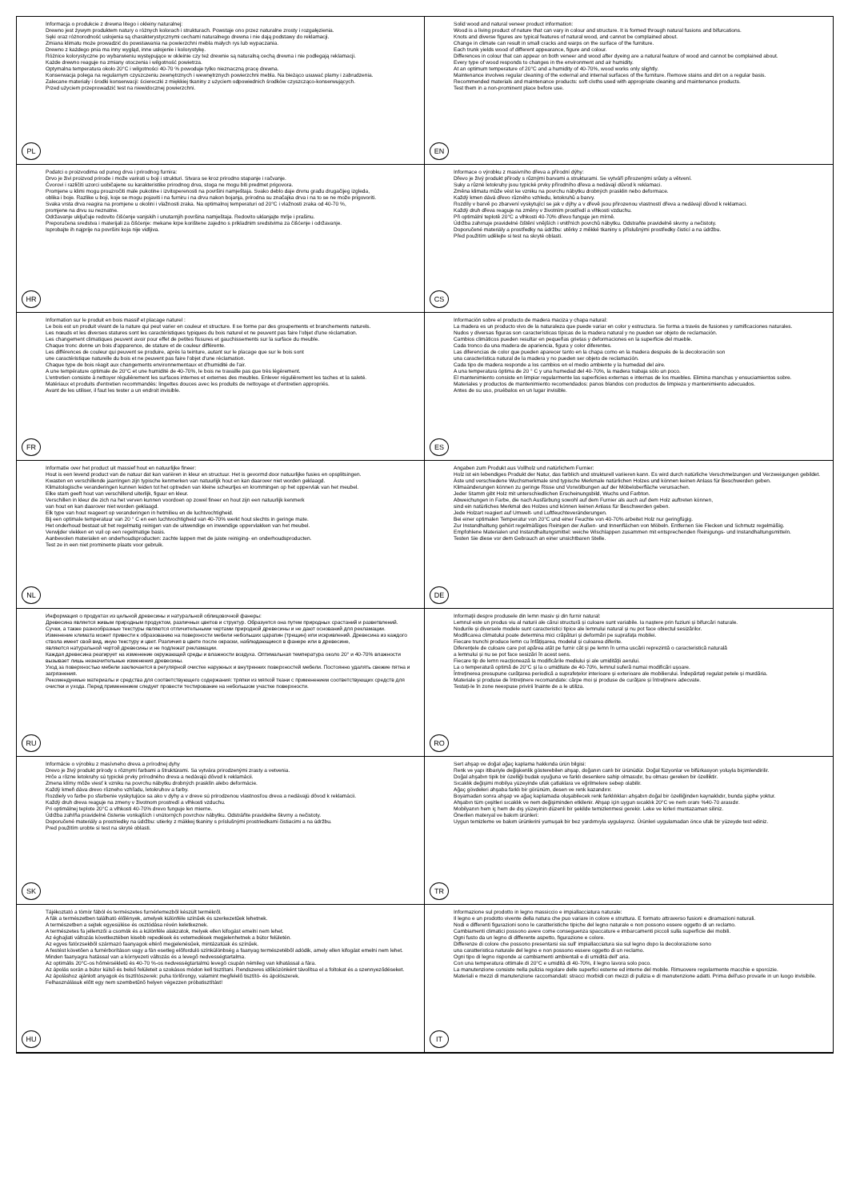PL
Informacja o produkcie z drewna litego i okleiny naturalnej:
Drewno jest żywym produktem natury o różnych kolorach i strukturach. Powstaje ono przez naturalne zrosty i rozgałęzienia.
Sęki oraz różnorodność usłojenia są charakterystycznymi cechami naturalnego drewna i nie dają podstawy do reklamacji.
Zmiana klimatu może prowadzić do powstawania na powierzchni mebla małych rys lub wypaczania.
Drewno z każdego pnia ma inny wygląd, inne usłojenie i kolorystykę.
Różnice kolorystyczne po wybarwieniu występujące w okleinie czy też drewnie są naturalną cechą drewna i nie podlegają reklamacji.
Każde drewno reaguje na zmiany otoczenia i wilgotność powietrza.
Optymalna temperatura około 20°C i wilgotności 40-70 % powoduje tylko nieznaczną pracę drewna.
Konserwacja polega na regularnym czyszczeniu zewnętrznych i wewnętrznych powierzchni mebla. Na bieżąco usuwać plamy i zabrudzenia.
Zalecane materiały i środki konserwacji: ściereczki z miękkiej tkaniny z użyciem odpowiednich środków czyszcząco-konserwujących.
Przed użyciem przeprowadzić test na niewidocznej powierzchni.
EN
Solid wood and natural veneer product information:
Wood is a living product of nature that can vary in colour and structure. It is formed through natural fusions and bifurcations.
Knots and diverse figures are typical features of natural wood, and cannot be complained about.
Change in climate can result in small cracks and warps on the surface of the furniture.
Each trunk yields wood of different appearance, figure and colour.
Differences in colour that can appear on both veneer and wood after dyeing are a natural feature of wood and cannot be complained about.
Every type of wood responds to changes in the environment and air humidity.
At an optimum temperature of 20°C and a humidity of 40-70%, wood works only slightly.
Maintenance involves regular cleaning of the external and internal surfaces of the furniture. Remove stains and dirt on a regular basis.
Recommended materials and maintenance products: soft cloths used with appropriate cleaning and maintenance products.
Test them in a non-prominent place before use.
HR
Podatci o proizvodima od punog drva i prirodnog furnira:
Drvo je živi proizvod prirode i može varirati u boji i strukturi. Stvara se kroz prirodno stapanje i račvanje.
Čvorovi i različiti uzorci uobičajene su karakteristike prirodnog drva, stoga ne mogu biti predmet prigovora.
Promjene u klimi mogu prouzročiti male pukotine i izvitoperenosti na površini namještaja. Svako deblo daje drvnu građu drugačijeg izgleda,
oblika i boje. Razlike u boji, koje se mogu pojaviti i na furniru i na drvu nakon bojanja, prirodna su značajka drva i na to se ne može prigovoriti.
Svaka vrsta drva reagira na promjene u okolini i vlažnosti zraka. Na optimalnoj temperaturi od 20°C i vlažnosti zraka od 40-70 %,
promjene na drvu su neznatne.
Održavanje uključuje redovito čišćenje vanjskih i unutarnjih površina namještaja. Redovito uklanjajte mrlje i prašinu.
Preporučena sredstva i materijali za čišćenje: mekane krpe korištene zajedno s prikladnim sredstvima za čišćenje i održavanje.
Isprobajte ih najprije na površini koja nije vidljiva.
CS
Informace o výrobku z masivního dřeva a přírodní dýhy:
Dřevo je živý produkt přírody s různými barvami a strukturami. Se vytváří přirozenými srůsty a větvení.
Suky a různé letokruhy jsou typické prvky přírodního dřeva a nedávají důvod k reklamaci.
Změna klimatu může vést ke vzniku na povrchu nábytku drobných prasklin nebo deformace.
Každý kmen dává dřevo různého vzhledu, letokruhů a barvy.
Rozdíly v barvě po zbarvení vyskytující se jak v dýhy a v dřevě jsou přirozenou vlastností dřeva a nedávají důvod k reklamaci.
Každý druh dřeva reaguje na změny v životním prostředí a vlhkosti vzduchu.
Při optimální teplotě 20°C a vlhkosti 40-70% dřevo funguje jen mírně.
Údržba zahrnuje pravidelné čištění vnějších i vnitřních povrchů nábytku. Odstraňte pravidelně skvrny a nečistoty.
Doporučené materiály a prostředky na údržbu: utěrky z měkké tkaniny s příslušnými prostředky čisticí a na údržbu.
Před použitím udělejte si test na skryté oblasti.
FR
Information sur le produit en bois massif et placage naturel :
Le bois est un produit vivant de la nature qui peut varier en couleur et structure. Il se forme par des groupements et branchements naturels.
Les nœuds et les diverses statures sont les caractéristiques typiques du bois naturel et ne peuvent pas faire l'objet d'une réclamation.
Les changement climatiques peuvent avoir pour effet de petites fissures et gauchissements sur la surface du meuble.
Chaque tronc donne un bois d'apparence, de stature et de couleur différente.
Les différences de couleur qui peuvent se produire, après la teinture, autant sur le placage que sur le bois sont
une caractéristique naturelle du bois et ne peuvent pas faire l'objet d'une réclamation.
Chaque type de bois réagit aux changements environnementaux et d'humidité de l'air.
A une température optimale de 20°C et une humidité de 40-70%, le bois ne travaille pas que très légèrement.
L'entretien consiste à nettoyer régulièrement les surfaces internes et externes des meubles. Enlever régulièrement les taches et la saleté.
Matériaux et produits d'entretien recommandés: lingettes douces avec les produits de nettoyage et d'entretien appropriés.
Avant de les utiliser, il faut les tester a un endroit invisible.
ES
Información sobre el producto de madera maciza y chapa natural:
La madera es un producto vivo de la naturaleza que puede variar en color y estructura. Se forma a través de fusiones y ramificaciones naturales.
Nudos y diversas figuras son características típicas de la madera natural y no pueden ser objeto de reclamación.
Cambios climáticos pueden resultar en pequeñas grietas y deformaciones en la superficie del mueble.
Cada tronco da una madera de apariencia, figura y color diferentes.
Las diferencias de color que pueden aparecer tanto en la chapa como en la madera después de la decoloración son
una característica natural de la madera y no pueden ser objeto de reclamación.
Cada tipo de madera responde a los cambios en el medio ambiente y la humedad del aire.
A una temperatura óptima de 20 ° C y una humedad del 40-70%, la madera trabaja sólo un poco.
El mantenimiento consiste en limpiar regularmente las superficies externas e internas de los muebles. Elimina manchas y ensuciamientos sobre.
Materiales y productos de mantenimiento recomendados: panos blandos con productos de limpieza y mantenimiento adecuados.
Antes de su uso, pruébalos en un lugar invisible.
NL
Informatie over het product uit massief hout en natuurlijke fineer:
Hout is een levend product van de natuur dat kan variëren in kleur en structuur. Het is gevormd door natuurlijke fusies en opsplitsingen.
Kwasten en verschillende jaarringen zijn typische kenmerken van natuurlijk hout en kan daarover niet worden geklaagd.
Klimatologische veranderingen kunnen leiden tot het optreden van kleine scheurtjes en krommingen op het oppervlak van het meubel.
Elke stam geeft hout van verschillend uiterlijk, figuur en kleur.
Verschillen in kleur die zich na het verven kunnen voordoen op zowel fineer en hout zijn een natuurlijk kenmerk
van hout en kan daarover niet worden geklaagd.
Elk type van hout reageert op veranderingen in hetmilieu en de luchtvochtigheid.
Bij een optimale temperatuur van 20 ° C en een luchtvochtigheid van 40-70% werkt hout slechts in geringe mate.
Het onderhoud bestaat uit het regelmatig reinigen van de uitwendige en inwendige oppervlakken van het meubel.
Verwijder vlekken en vuil op een regelmatige basis.
Aanbevolen materialen en onderhoudsproducten: zachte lappen met de juiste reiniging- en onderhoudsproducten.
Test ze in een niet prominente plaats voor gebruik.
DE
Angaben zum Produkt aus Vollholz und natürlichem Furnier:
Holz ist ein lebendiges Produkt der Natur, das farblich und strukturell variieren kann. Es wird durch natürliche Verschmelzungen und Verzweigungen gebildet.
Äste und verschiedene Wuchsmerkmale sind typische Merkmale natürlichen Holzes und können keinen Anlass für Beschwerden geben.
Klimaänderungen können zu geringe Risse und Vorwölbungen auf der Möbeloberfläche verursachen.
Jeder Stamm gibt Holz mit unterschiedlichen Erscheinungsbild, Wuchs und Farbton.
Abweichungen in Farbe, die nach Ausfärbung sowohl auf dem Furnier als auch auf dem Holz auftreten können,
sind ein natürliches Merkmal des Holzes und können keinen Anlass für Beschwerden geben.
Jede Holzart reagiert auf Umwelt- und Luftfeuchteveränderungen.
Bei einer optimalen Temperatur von 20°C und einer Feuchte von 40-70% arbeitet Holz nur geringfügig.
Zur Instandhaltung gehört regelmäßiges Reinigen der Außen- und Innenflächen von Möbeln. Entfernen Sie Flecken und Schmutz regelmäßig.
Empfohlene Materialen und Instandhaltungsmittel: weiche Wischlappen zusammen mit entsprechenden Reinigungs- und Instandhaltungsmitteln.
Testen Sie diese vor dem Gebrauch an einer unsichtbaren Stelle.
RU
Информация о продуктах из цельной древесины и натуральной облицовочной фанеры:
Древесина является живым природным продуктом, различных цветов и структур. Образуется она путем природных срастаний и разветвлений.
Сучки, а также разнообразные текстуры являются отличительными чертами природной древесины и не дают оснований для рекламации.
Изменение климата может привести к образованию на поверхности мебели небольших царапин (трещин) или искривлений. Древесина из каждого ствола имеет свой вид, иную текстуру и цвет. Различия в цвете после окраски, наблюдающиеся в фанере или в древесине,
являются натуральной чертой древесины и не подлежат рекламации.
Каждая древесина реагирует на изменение окружающей среды и влажности воздуха. Оптимальная температура около 20° и 40-70% влажности вызывает лишь незначительные изменения древесины.
Уход за поверхностью мебели заключается в регулярной очистке наружных и внутренних поверхностей мебели. Постоянно удалять свежие пятна и загрязнения.
Рекомендуемые материалы и средства для соответствующего содержания: тряпки из мягкой ткани с применением соответствующих средств для очистки и ухода. Перед применением следует провести тестирование на небольшом участке поверхности.
RO
Informații despre produsele din lemn masiv și din furnir natural:
Lemnul este un produs viu al naturii ale cărui structură și culoare sunt variabile. Ia naștere prin fuziuni și bifurcări naturale.
Nodurile și diversele modele sunt caracteristici tipice ale lemnului natural și nu pot face obiectul sesizărilor.
Modificarea climatului poate determina mici crăpături și deformări pe suprafața mobilei.
Fiecare trunchi produce lemn cu înfățișarea, modelul și culoarea diferite.
Diferențele de culoare care pot apărea atât pe furnir cât și pe lemn în urma uscării reprezintă o caracteristică naturală
a lemnului și nu se pot face sesizări în acest sens.
Fiecare tip de lemn reacționează la modificările mediului și ale umidității aerului.
La o temperatură optimă de 20°C și la o umiditate de 40-70%, lemnul suferă numai modificări ușoare.
Întreținerea presupune curățarea periodică a suprafețelor interioare și exterioare ale mobilierului. Îndepărtați regulat petele și murdăria.
Materiale și produse de întreținere recomandate: cârpe moi și produse de curățare și întreținere adecvate.
Testați-le în zone neexpuse privirii înainte de a le utiliza.
SK
Informácie o výrobku z masívneho dreva a prírodnej dyhy
Drevo je živý produkt prírody s rôznymi farbami a štruktúrami. Sa vytvára prirodzenými zrasty a vetvenia.
Hrče a rôzne letokruhy sú typické prvky prírodného dreva a nedávajú dôvod k reklamácii.
Zmena klímy môže viesť k vzniku na povrchu nábytku drobných prasklín alebo deformácie.
Každý kmeň dáva drevo rôzneho vzhľadu, letokruhov a farby.
Rozdiely vo farbe po sfarbenie vyskytujúce sa ako v dyhy a v dreve sú prirodzenou vlastnosťou dreva a nedávajú dôvod k reklamácii.
Každý druh dreva reaguje na zmeny v životnom prostredí a vlhkosti vzduchu.
Pri optimálnej teplote 20°C a vlhkosti 40-70% drevo funguje len mierne.
Údržba zahŕňa pravidelné čistenie vonkajších i vnútorných povrchov nábytku. Odstráňte pravidelne škvrny a nečistoty.
Doporučené materiály a prostriedky na údržbu: utierky z mäkkej tkaniny s príslušnými prostriedkami čistiacimi a na údržbu.
Pred použitím urobte si test na skryté oblasti.
TR
Sert ahşap ve doğal ağaç kaplama hakkında ürün bilgisi:
Renk ve yapı itibariyle değişkenlik gösterebilen ahşap, doğanın canlı bir ürünüdür. Doğal füzyonlar ve bifürkasyon yoluyla biçimlendirilir.
Doğal ahşabın tipik bir özelliği budak oyuğuna ve farklı desenlere sahip olmasıdır, bu olması gereken bir özelliktir.
Sıcaklık değişimi mobilya yüzeyinde ufak çatlaklara ve eğrilmelere sebep olabilir.
Ağaç gövdeleri ahşaba farklı bir görünüm, desen ve renk kazandırır.
Boyamadan sonra ahşap ve ağaç kaplamada oluşabilecek renk farklılıkları ahşabın doğal bir özelliğinden kaynaklıdır, bunda şüphe yoktur.
Ahşabın tüm çeşitleri sıcaklık ve nem değişiminden etkilenir. Ahşap için uygun sıcaklık 20°C ve nem oranı %40-70 arasıdır.
Mobilyanın hem iç hem de dış yüzeyinin düzenli bir şekilde temizlenmesi gerekir. Leke ve kirleri muntazaman siliniz.
Önerilen materyal ve bakım ürünleri:
Uygun temizleme ve bakım ürünlerini yumuşak bir bez yardımıyla uygulayınız. Ürünleri uygulamadan önce ufak bir yüzeyde test ediniz.
HU
Tájékoztató a tömör fából és természetes furnérlemezből készült termékről.
A fák a természetben található élőlények, amelyek különféle színűek és szerkezetűek lehetnek.
A természetben a sejtek egyesülése és osztódása révén keletkeznek.
A természetes fa jellemzői a csomók és a különféle alakzatok, melyek ellen kifogást emelni nem lehet.
Az éghajlati változás következtében kisebb repedések és vetemedések megjelenhetnek a bútor felületén.
Az egyes fatörzsekből származó faanyagok eltérő megjelenésűek, mintázatúak és színűek.
A festést követően a furnérborításon vagy a fán esetleg előforduló színkülönbség a faanyag természetéből adódik, amely ellen kifogást emelni nem lehet.
Minden faanyagra hatással van a környezeti változás és a levegő nedvességtartalma.
Az optimális 20°C-os hőmérsékletű és 40-70 %-os nedvességtartalmú levegő csupán némileg van kihatással a fára.
Az ápolás során a bútor külső és belső felületeit a szokásos módon kell tisztítani. Rendszeres időközönként távolítsa el a foltokat és a szennyeződéseket.
Az ápoláshoz ajánlott anyagok és tisztítószerek: puha törlőrongy, valamint megfelelő tisztító- és ápolószerek.
Felhasználásuk előtt egy nem szembetűnő helyen végezzen próbatisztítást!
IT
Informazione sul prodotto in legno massiccio e impiallacciatura naturale:
Il legno e un prodotto vivente della natura che puo variare in colore e struttura. E formato attraverso fusioni e diramazioni naturali.
Nodi e differenti figurazioni sono le caratteristiche tipiche del legno naturale e non possono essere oggetto di un reclamo.
Cambiamenti climatici possono avere come conseguenza spaccature e imbarcamenti piccoli sulla superficie dei mobili.
Ogni fusto da un legno di differente aspetto, figurazione e colore.
Differenze di colore che possono presentarsi sia sull' impiallacciatura sia sul legno dopo la decolorazione sono
una caratteristica naturale del legno e non possono essere oggetto di un reclamo.
Ogni tipo di legno risponde ai cambiamenti ambientali e di umidità dell' aria.
Con una temperatura ottimale di 20°C e umidità di 40-70%, il legno lavora solo poco.
La manutenzione consiste nella pulizia regolare delle superfici esterne ed interne del mobile. Rimuovere regolarmente macchie e sporcizie.
Materiali e mezzi di manutenzione raccomandati: stracci morbidi con mezzi di pulizia e di manutenzione adatti. Prima dell'uso provarle in un luogo invisibile.